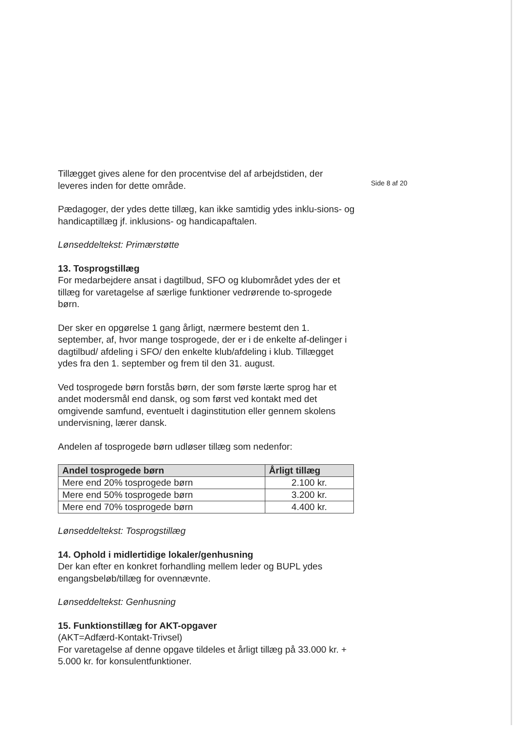Tillægget gives alene for den procentvise del af arbejdstiden, der leveres inden for dette område.
Pædagoger, der ydes dette tillæg, kan ikke samtidig ydes inklu-sions- og handicaptillæg jf. inklusions- og handicapaftalen.
Lønseddeltekst: Primærstøtte
13. Tosprogstillæg
For medarbejdere ansat i dagtilbud, SFO og klubområdet ydes der et tillæg for varetagelse af særlige funktioner vedrørende to-sprogede børn.
Der sker en opgørelse 1 gang årligt, nærmere bestemt den 1. september, af, hvor mange tosprogede, der er i de enkelte af-delinger i dagtilbud/ afdeling i SFO/ den enkelte klub/afdeling i klub. Tillægget ydes fra den 1. september og frem til den 31. august.
Ved tosprogede børn forstås børn, der som første lærte sprog har et andet modersmål end dansk, og som først ved kontakt med det omgivende samfund, eventuelt i daginstitution eller gennem skolens undervisning, lærer dansk.
Andelen af tosprogede børn udløser tillæg som nedenfor:
| Andel tosprogede børn | Årligt tillæg |
| --- | --- |
| Mere end 20% tosprogede børn | 2.100 kr. |
| Mere end 50% tosprogede børn | 3.200 kr. |
| Mere end 70% tosprogede børn | 4.400 kr. |
Lønseddeltekst: Tosprogstillæg
14. Ophold i midlertidige lokaler/genhusning
Der kan efter en konkret forhandling mellem leder og BUPL ydes engangsbeløb/tillæg for ovennævnte.
Lønseddeltekst: Genhusning
15. Funktionstillæg for AKT-opgaver
(AKT=Adfærd-Kontakt-Trivsel)
For varetagelse af denne opgave tildeles et årligt tillæg på 33.000 kr. + 5.000 kr. for konsulentfunktioner.
Side 8 af 20